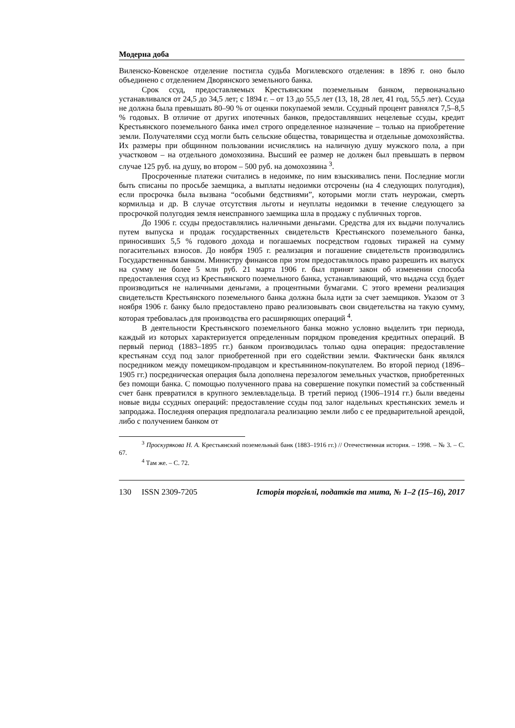Модерна доба
Виленско-Ковенское отделение постигла судьба Могилевского отделения: в 1896 г. оно было объединено с отделением Дворянского земельного банка.
Срок ссуд, предоставляемых Крестьянским поземельным банком, первоначально устанавливался от 24,5 до 34,5 лет; с 1894 г. – от 13 до 55,5 лет (13, 18, 28 лет, 41 год, 55,5 лет). Ссуда не должна была превышать 80–90 % от оценки покупаемой земли. Ссудный процент равнялся 7,5–8,5 % годовых. В отличие от других ипотечных банков, предоставлявших нецелевые ссуды, кредит Крестьянского поземельного банка имел строго определенное назначение – только на приобретение земли. Получателями ссуд могли быть сельские общества, товарищества и отдельные домохозяйства. Их размеры при общинном пользовании исчислялись на наличную душу мужского пола, а при участковом – на отдельного домохозяина. Высший ее размер не должен был превышать в первом случае 125 руб. на душу, во втором – 500 руб. на домохозяина <sup>3</sup>.
Просроченные платежи считались в недоимке, по ним взыскивались пени. Последние могли быть списаны по просьбе заемщика, а выплаты недоимки отсрочены (на 4 следующих полугодия), если просрочка была вызвана “особыми бедствиями”, которыми могли стать неурожаи, смерть кормильца и др. В случае отсутствия льготы и неуплаты недоимки в течение следующего за просрочкой полугодия земля неисправного заемщика шла в продажу с публичных торгов.
До 1906 г. ссуды предоставлялись наличными деньгами. Средства для их выдачи получались путем выпуска и продаж государственных свидетельств Крестьянского поземельного банка, приносивших 5,5 % годового дохода и погашаемых посредством годовых тиражей на сумму погасительных взносов. До ноября 1905 г. реализация и погашение свидетельств производились Государственным банком. Министру финансов при этом предоставлялось право разрешить их выпуск на сумму не более 5 млн руб. 21 марта 1906 г. был принят закон об изменении способа предоставления ссуд из Крестьянского поземельного банка, устанавливающий, что выдача ссуд будет производиться не наличными деньгами, а процентными бумагами. С этого времени реализация свидетельств Крестьянского поземельного банка должна была идти за счет заемщиков. Указом от 3 ноября 1906 г. банку было предоставлено право реализовывать свои свидетельства на такую сумму, которая требовалась для производства его расширяющих операций <sup>4</sup>.
В деятельности Крестьянского поземельного банка можно условно выделить три периода, каждый из которых характеризуется определенным порядком проведения кредитных операций. В первый период (1883–1895 гг.) банком производилась только одна операция: предоставление крестьянам ссуд под залог приобретенной при его содействии земли. Фактически банк являлся посредником между помещиком-продавцом и крестьянином-покупателем. Во второй период (1896–1905 гг.) посредническая операция была дополнена перезалогом земельных участков, приобретенных без помощи банка. С помощью полученного права на совершение покупки поместий за собственный счет банк превратился в крупного землевладельца. В третий период (1906–1914 гг.) были введены новые виды ссудных операций: предоставление ссуды под залог надельных крестьянских земель и запродажа. Последняя операция предполагала реализацию земли либо с ее предварительной арендой, либо с получением банком от
<sup>3</sup> Проскурякова Н. А. Крестьянский поземельный банк (1883–1916 гг.) // Отечественная история. – 1998. – № 3. – С. 67.
<sup>4</sup> Там же. – С. 72.
130 ISSN 2309-7205 Історія торгівлі, податків та мита, № 1–2 (15–16), 2017